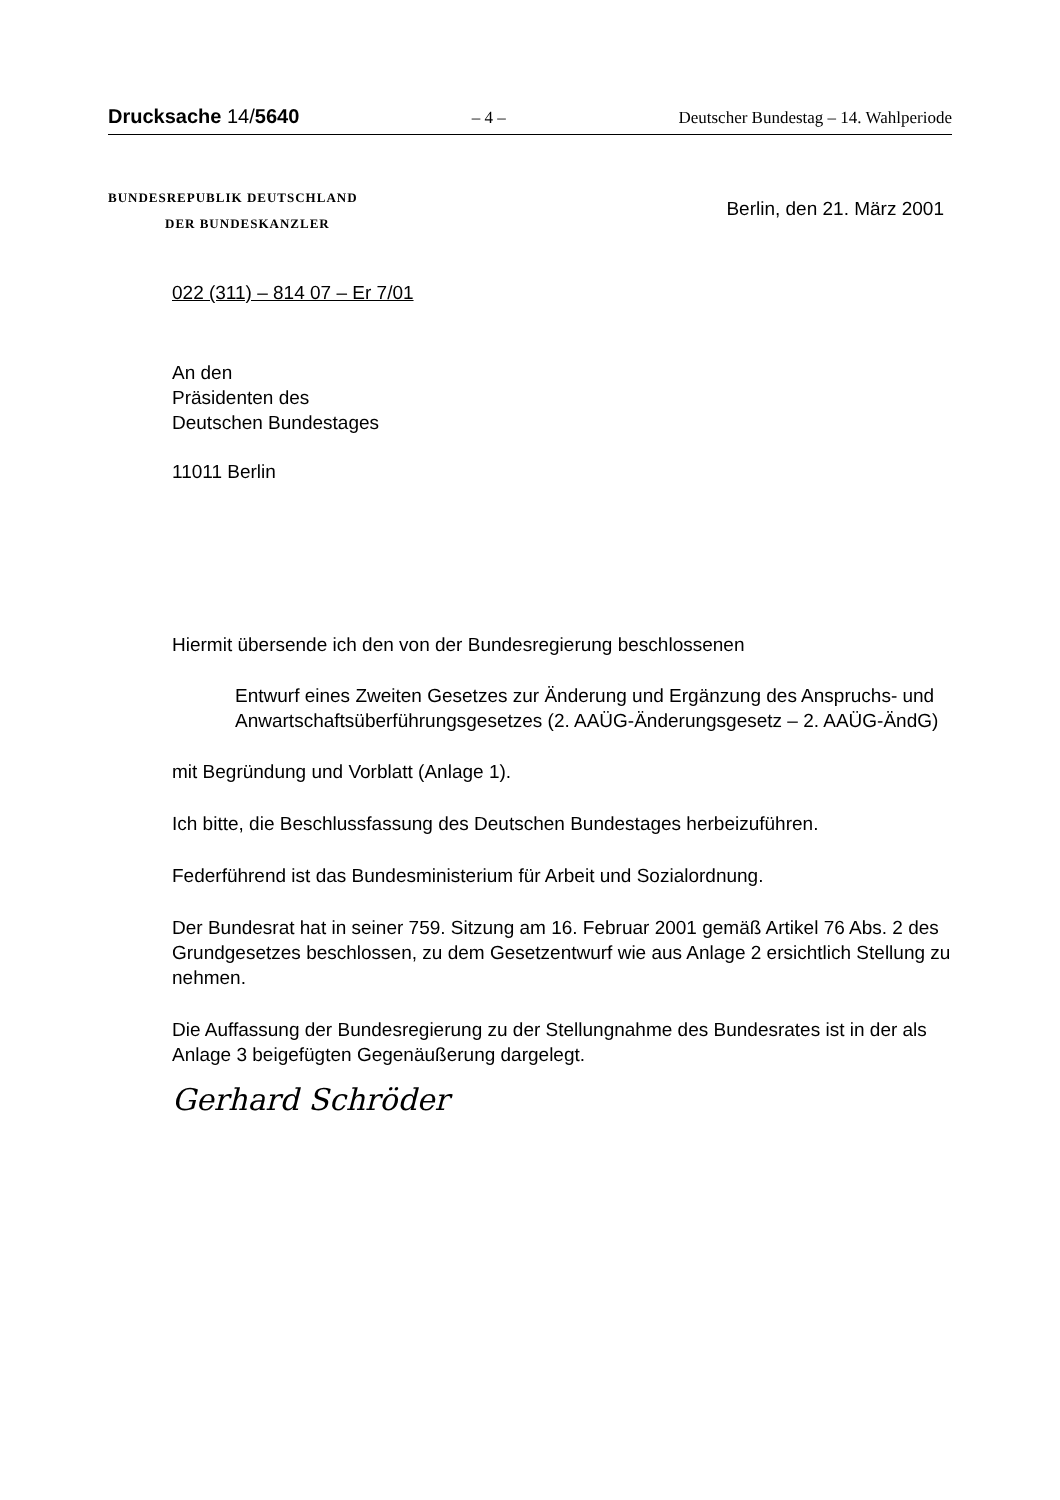Drucksache 14/5640 – 4 – Deutscher Bundestag – 14. Wahlperiode
BUNDESREPUBLIK DEUTSCHLAND
DER BUNDESKANZLER
Berlin, den 21. März 2001
022 (311) – 814 07 – Er 7/01
An den
Präsidenten des
Deutschen Bundestages
11011 Berlin
Hiermit übersende ich den von der Bundesregierung beschlossenen
Entwurf eines Zweiten Gesetzes zur Änderung und Ergänzung des Anspruchs- und Anwartschaftsüberführungsgesetzes (2. AAÜG-Änderungsgesetz – 2. AAÜG-ÄndG)
mit Begründung und Vorblatt (Anlage 1).
Ich bitte, die Beschlussfassung des Deutschen Bundestages herbeizuführen.
Federführend ist das Bundesministerium für Arbeit und Sozialordnung.
Der Bundesrat hat in seiner 759. Sitzung am 16. Februar 2001 gemäß Artikel 76 Abs. 2 des Grundgesetzes beschlossen, zu dem Gesetzentwurf wie aus Anlage 2 ersichtlich Stellung zu nehmen.
Die Auffassung der Bundesregierung zu der Stellungnahme des Bundesrates ist in der als Anlage 3 beigefügten Gegenäußerung dargelegt.
Gerhard Schröder